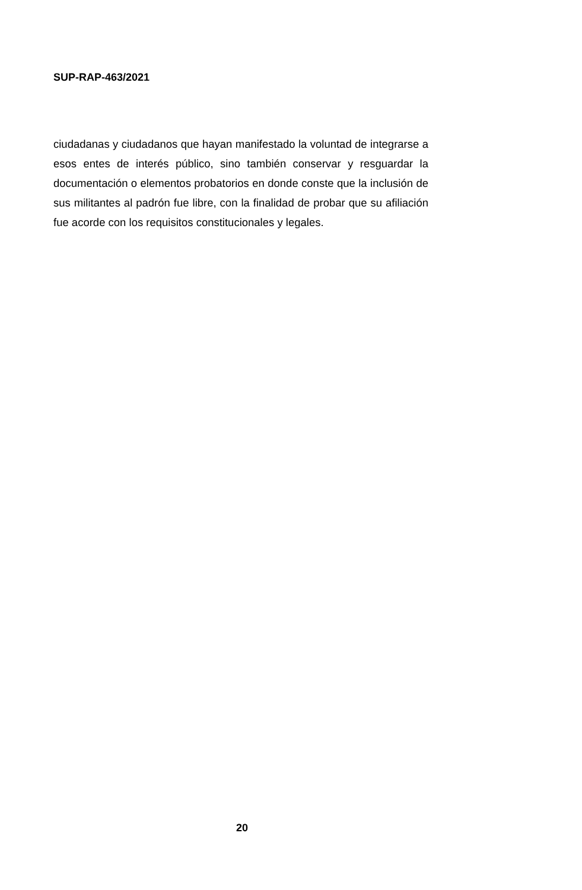SUP-RAP-463/2021
ciudadanas y ciudadanos que hayan manifestado la voluntad de integrarse a esos entes de interés público, sino también conservar y resguardar la documentación o elementos probatorios en donde conste que la inclusión de sus militantes al padrón fue libre, con la finalidad de probar que su afiliación fue acorde con los requisitos constitucionales y legales.
20